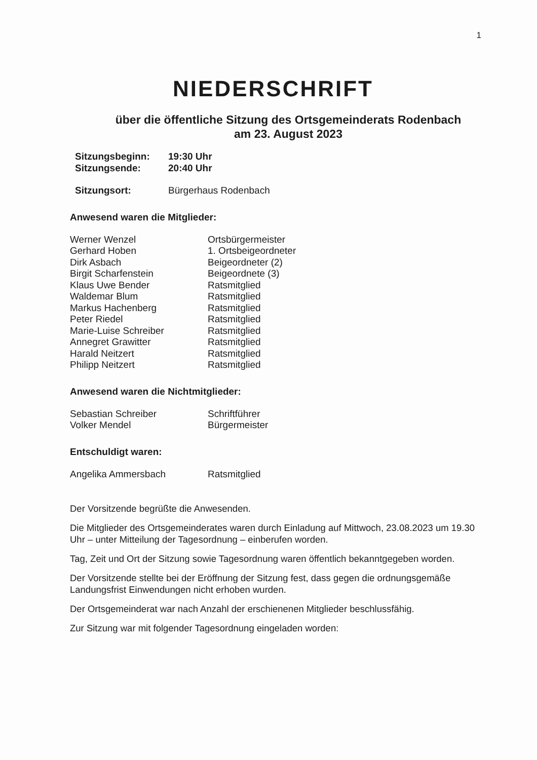1
NIEDERSCHRIFT
über die öffentliche Sitzung des Ortsgemeinderats Rodenbach
am 23. August 2023
| Sitzungsbeginn: | 19:30 Uhr |
| Sitzungsende: | 20:40 Uhr |
| Sitzungsort: | Bürgerhaus Rodenbach |
Anwesend waren die Mitglieder:
| Werner Wenzel | Ortsbürgermeister |
| Gerhard Hoben | 1. Ortsbeigeordneter |
| Dirk Asbach | Beigeordneter (2) |
| Birgit Scharfenstein | Beigeordnete (3) |
| Klaus Uwe Bender | Ratsmitglied |
| Waldemar Blum | Ratsmitglied |
| Markus Hachenberg | Ratsmitglied |
| Peter Riedel | Ratsmitglied |
| Marie-Luise Schreiber | Ratsmitglied |
| Annegret Grawitter | Ratsmitglied |
| Harald Neitzert | Ratsmitglied |
| Philipp Neitzert | Ratsmitglied |
Anwesend waren die Nichtmitglieder:
| Sebastian Schreiber | Schriftführer |
| Volker Mendel | Bürgermeister |
Entschuldigt waren:
| Angelika Ammersbach | Ratsmitglied |
Der Vorsitzende begrüßte die Anwesenden.
Die Mitglieder des Ortsgemeinderates waren durch Einladung auf Mittwoch, 23.08.2023 um 19.30 Uhr – unter Mitteilung der Tagesordnung – einberufen worden.
Tag, Zeit und Ort der Sitzung sowie Tagesordnung waren öffentlich bekanntgegeben worden.
Der Vorsitzende stellte bei der Eröffnung der Sitzung fest, dass gegen die ordnungsgemäße Landungsfrist Einwendungen nicht erhoben wurden.
Der Ortsgemeinderat war nach Anzahl der erschienenen Mitglieder beschlussfähig.
Zur Sitzung war mit folgender Tagesordnung eingeladen worden: